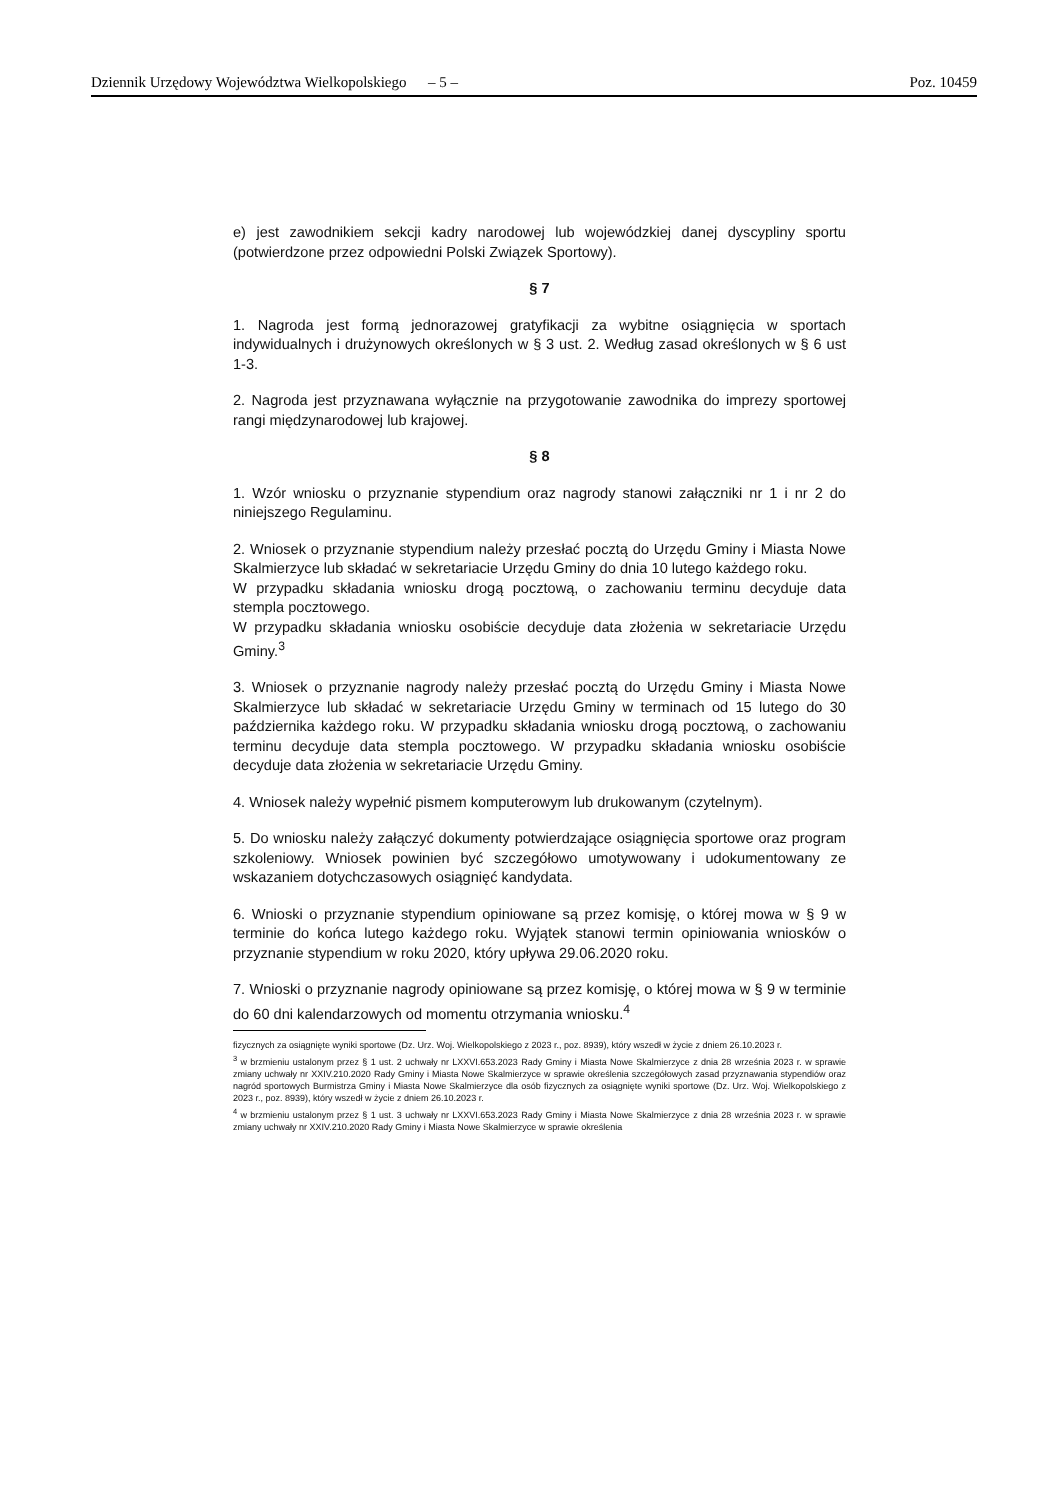Dziennik Urzędowy Województwa Wielkopolskiego – 5 – Poz. 10459
e) jest zawodnikiem sekcji kadry narodowej lub wojewódzkiej danej dyscypliny sportu (potwierdzone przez odpowiedni Polski Związek Sportowy).
§ 7
1. Nagroda jest formą jednorazowej gratyfikacji za wybitne osiągnięcia w sportach indywidualnych i drużynowych określonych w § 3 ust. 2. Według zasad określonych w § 6 ust 1-3.
2. Nagroda jest przyznawana wyłącznie na przygotowanie zawodnika do imprezy sportowej rangi międzynarodowej lub krajowej.
§ 8
1. Wzór wniosku o przyznanie stypendium oraz nagrody stanowi załączniki nr 1 i nr 2 do niniejszego Regulaminu.
2. Wniosek o przyznanie stypendium należy przesłać pocztą do Urzędu Gminy i Miasta Nowe Skalmierzyce lub składać w sekretariacie Urzędu Gminy do dnia 10 lutego każdego roku.
W przypadku składania wniosku drogą pocztową, o zachowaniu terminu decyduje data stempla pocztowego.
W przypadku składania wniosku osobiście decyduje data złożenia w sekretariacie Urzędu Gminy.<sup>3</sup>
3. Wniosek o przyznanie nagrody należy przesłać pocztą do Urzędu Gminy i Miasta Nowe Skalmierzyce lub składać w sekretariacie Urzędu Gminy w terminach od 15 lutego do 30 października każdego roku. W przypadku składania wniosku drogą pocztową, o zachowaniu terminu decyduje data stempla pocztowego. W przypadku składania wniosku osobiście decyduje data złożenia w sekretariacie Urzędu Gminy.
4. Wniosek należy wypełnić pismem komputerowym lub drukowanym (czytelnym).
5. Do wniosku należy załączyć dokumenty potwierdzające osiągnięcia sportowe oraz program szkoleniowy. Wniosek powinien być szczegółowo umotywowany i udokumentowany ze wskazaniem dotychczasowych osiągnięć kandydata.
6. Wnioski o przyznanie stypendium opiniowane są przez komisję, o której mowa w § 9 w terminie do końca lutego każdego roku. Wyjątek stanowi termin opiniowania wniosków o przyznanie stypendium w roku 2020, który upływa 29.06.2020 roku.
7. Wnioski o przyznanie nagrody opiniowane są przez komisję, o której mowa w § 9 w terminie do 60 dni kalendarzowych od momentu otrzymania wniosku.<sup>4</sup>
fizycznych za osiągnięte wyniki sportowe (Dz. Urz. Woj. Wielkopolskiego z 2023 r., poz. 8939), który wszedł w życie z dniem 26.10.2023 r.
<sup>3</sup> w brzmieniu ustalonym przez § 1 ust. 2 uchwały nr LXXVI.653.2023 Rady Gminy i Miasta Nowe Skalmierzyce z dnia 28 września 2023 r. w sprawie zmiany uchwały nr XXIV.210.2020 Rady Gminy i Miasta Nowe Skalmierzyce w sprawie określenia szczegółowych zasad przyznawania stypendiów oraz nagród sportowych Burmistrza Gminy i Miasta Nowe Skalmierzyce dla osób fizycznych za osiągnięte wyniki sportowe (Dz. Urz. Woj. Wielkopolskiego z 2023 r., poz. 8939), który wszedł w życie z dniem 26.10.2023 r.
<sup>4</sup> w brzmieniu ustalonym przez § 1 ust. 3 uchwały nr LXXVI.653.2023 Rady Gminy i Miasta Nowe Skalmierzyce z dnia 28 września 2023 r. w sprawie zmiany uchwały nr XXIV.210.2020 Rady Gminy i Miasta Nowe Skalmierzyce w sprawie określenia